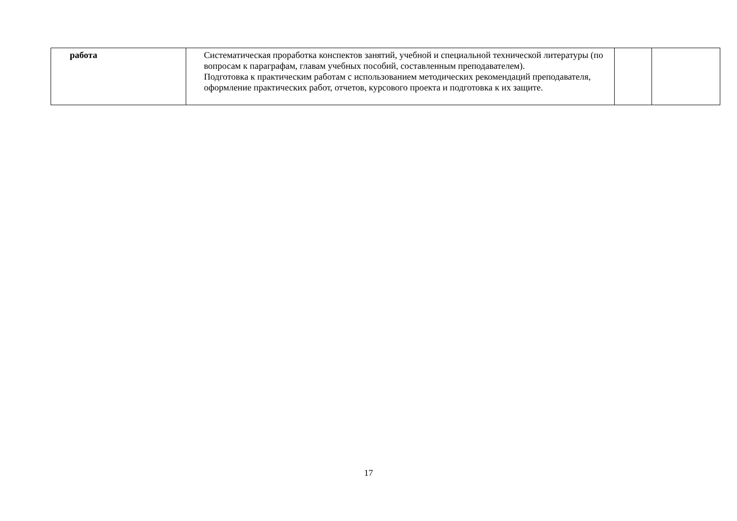| работа | Систематическая проработка конспектов занятий, учебной и специальной технической литературы (по вопросам к параграфам, главам учебных пособий, составленным преподавателем). Подготовка к практическим работам с использованием методических рекомендаций преподавателя, оформление практических работ, отчетов, курсового проекта и подготовка к их защите. | | |
17